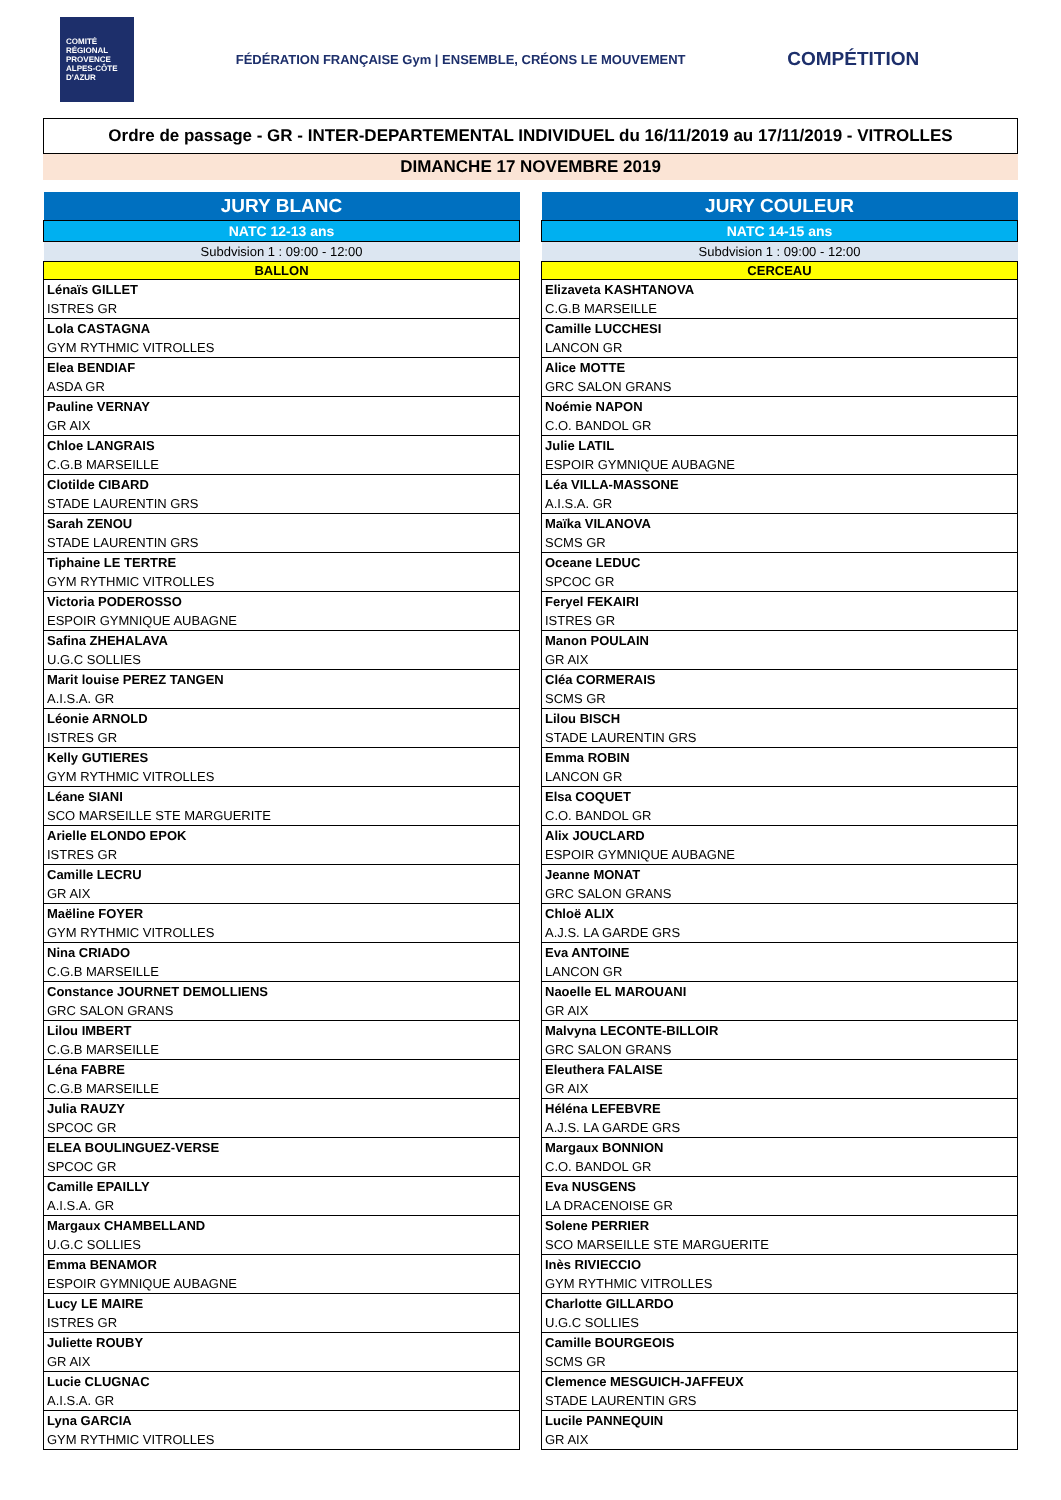COMITÉ RÉGIONAL PROVENCE ALPES-CÔTE D'AZUR FÉDÉRATION FRANÇAISE Gym | ENSEMBLE, CRÉONS LE MOUVEMENT COMPÉTITION
Ordre de passage - GR - INTER-DEPARTEMENTAL INDIVIDUEL du 16/11/2019 au 17/11/2019 - VITROLLES
DIMANCHE 17 NOVEMBRE 2019
| JURY BLANC |
| --- |
| NATC 12-13 ans |
| Subdvision 1 : 09:00 - 12:00 |
| BALLON |
| Lénaïs GILLET |
| ISTRES GR |
| Lola CASTAGNA |
| GYM RYTHMIC VITROLLES |
| Elea BENDIAF |
| ASDA GR |
| Pauline VERNAY |
| GR AIX |
| Chloe LANGRAIS |
| C.G.B MARSEILLE |
| Clotilde CIBARD |
| STADE LAURENTIN GRS |
| Sarah ZENOU |
| STADE LAURENTIN GRS |
| Tiphaine LE TERTRE |
| GYM RYTHMIC VITROLLES |
| Victoria PODEROSSO |
| ESPOIR GYMNIQUE AUBAGNE |
| Safina ZHEHALAVA |
| U.G.C SOLLIES |
| Marit louise PEREZ TANGEN |
| A.I.S.A. GR |
| Léonie ARNOLD |
| ISTRES GR |
| Kelly GUTIERES |
| GYM RYTHMIC VITROLLES |
| Léane SIANI |
| SCO MARSEILLE STE MARGUERITE |
| Arielle ELONDO EPOK |
| ISTRES GR |
| Camille LECRU |
| GR AIX |
| Maëline FOYER |
| GYM RYTHMIC VITROLLES |
| Nina CRIADO |
| C.G.B MARSEILLE |
| Constance JOURNET DEMOLLIENS |
| GRC SALON GRANS |
| Lilou IMBERT |
| C.G.B MARSEILLE |
| Léna FABRE |
| C.G.B MARSEILLE |
| Julia RAUZY |
| SPCOC GR |
| ELEA BOULINGUEZ-VERSE |
| SPCOC GR |
| Camille EPAILLY |
| A.I.S.A. GR |
| Margaux CHAMBELLAND |
| U.G.C SOLLIES |
| Emma BENAMOR |
| ESPOIR GYMNIQUE AUBAGNE |
| Lucy LE MAIRE |
| ISTRES GR |
| Juliette ROUBY |
| GR AIX |
| Lucie CLUGNAC |
| A.I.S.A. GR |
| Lyna GARCIA |
| GYM RYTHMIC VITROLLES |
| JURY COULEUR |
| --- |
| NATC 14-15 ans |
| Subdvision 1 : 09:00 - 12:00 |
| CERCEAU |
| Elizaveta KASHTANOVA |
| C.G.B MARSEILLE |
| Camille LUCCHESI |
| LANCON GR |
| Alice MOTTE |
| GRC SALON GRANS |
| Noémie NAPON |
| C.O. BANDOL GR |
| Julie LATIL |
| ESPOIR GYMNIQUE AUBAGNE |
| Léa VILLA-MASSONE |
| A.I.S.A. GR |
| Maïka VILANOVA |
| SCMS GR |
| Oceane LEDUC |
| SPCOC GR |
| Feryel FEKAIRI |
| ISTRES GR |
| Manon POULAIN |
| GR AIX |
| Cléa CORMERAIS |
| SCMS GR |
| Lilou BISCH |
| STADE LAURENTIN GRS |
| Emma ROBIN |
| LANCON GR |
| Elsa COQUET |
| C.O. BANDOL GR |
| Alix JOUCLARD |
| ESPOIR GYMNIQUE AUBAGNE |
| Jeanne MONAT |
| GRC SALON GRANS |
| Chloë ALIX |
| A.J.S. LA GARDE GRS |
| Eva ANTOINE |
| LANCON GR |
| Naoelle EL MAROUANI |
| GR AIX |
| Malvyna LECONTE-BILLOIR |
| GRC SALON GRANS |
| Eleuthera FALAISE |
| GR AIX |
| Héléna LEFEBVRE |
| A.J.S. LA GARDE GRS |
| Margaux BONNION |
| C.O. BANDOL GR |
| Eva NUSGENS |
| LA DRACENOISE GR |
| Solene PERRIER |
| SCO MARSEILLE STE MARGUERITE |
| Inès RIVIECCIO |
| GYM RYTHMIC VITROLLES |
| Charlotte GILLARDO |
| U.G.C SOLLIES |
| Camille BOURGEOIS |
| SCMS GR |
| Clemence MESGUICH-JAFFEUX |
| STADE LAURENTIN GRS |
| Lucile PANNEQUIN |
| GR AIX |